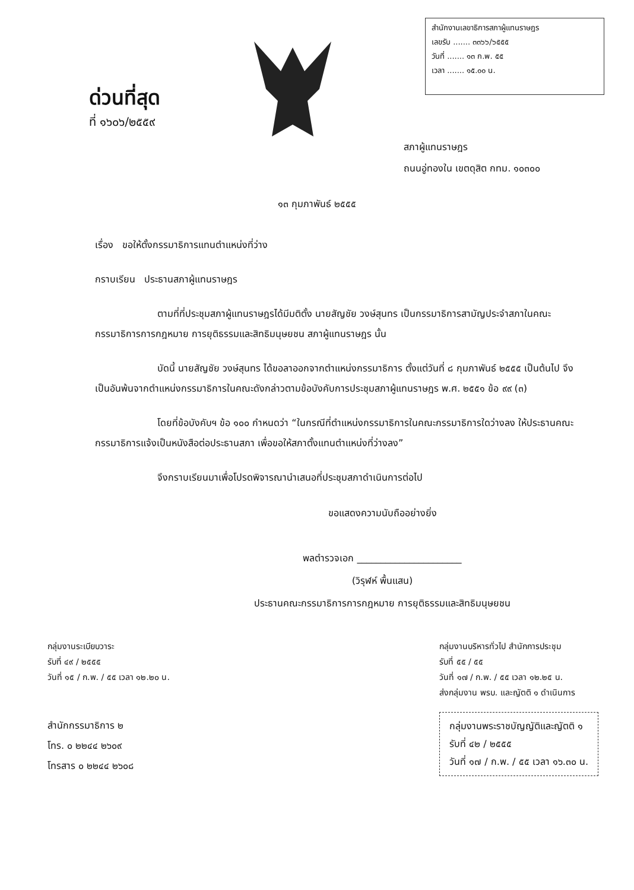ด่วนที่สุด
ที่ ๑๖๐๖/๒๕๕๙
สำนักงานเลขาธิการสภาผู้แทนราษฎร
เลขรับ ....... ๓๓๖๖/๖๕๕๕
วันที่ ....... ๑๓ ก.พ. ๕๕
เวลา ....... ๑๕.๐๐ น.
สภาผู้แทนราษฎร
ถนนอู่ทองใน เขตดุสิต กทม. ๑๐๓๐๐
๑๓ กุมภาพันธ์ ๒๕๕๕
เรื่อง ขอให้ตั้งกรรมาธิการแทนตำแหน่งที่ว่าง
กราบเรียน ประธานสภาผู้แทนราษฎร
ตามที่ที่ประชุมสภาผู้แทนราษฎรได้มีมติตั้ง นายสัญชัย วงษ์สุนทร เป็นกรรมาธิการสามัญประจำสภาในคณะกรรมาธิการการกฎหมาย การยุติธรรมและสิทธิมนุษยชน สภาผู้แทนราษฎร นั้น
บัดนี้ นายสัญชัย วงษ์สุนทร ได้ขอลาออกจากตำแหน่งกรรมาธิการ ตั้งแต่วันที่ ๘ กุมภาพันธ์ ๒๕๕๕ เป็นต้นไป จึงเป็นอันพ้นจากตำแหน่งกรรมาธิการในคณะดังกล่าวตามข้อบังคับการประชุมสภาผู้แทนราษฎร พ.ศ. ๒๕๕๑ ข้อ ๙๙ (๓)
โดยที่ข้อบังคับฯ ข้อ ๑๐๐ กำหนดว่า “ในกรณีที่ตำแหน่งกรรมาธิการในคณะกรรมาธิการใดว่างลง ให้ประธานคณะกรรมาธิการแจ้งเป็นหนังสือต่อประธานสภา เพื่อขอให้สภาตั้งแทนตำแหน่งที่ว่างลง”
จึงกราบเรียนมาเพื่อโปรดพิจารณานำเสนอที่ประชุมสภาดำเนินการต่อไป
ขอแสดงความนับถืออย่างยิ่ง
พลตำรวจเอก ______________________
(วิรุฬห์ พื้นแสน)
ประธานคณะกรรมาธิการการกฎหมาย การยุติธรรมและสิทธิมนุษยชน
กลุ่มงานระเบียบวาระ
รับที่ ๔๙ / ๒๕๕๕
วันที่ ๑๕ / ก.พ. / ๕๕ เวลา ๑๒.๒๐ น.
สำนักกรรมาธิการ ๒
โทร. ๐ ๒๒๔๔ ๒๖๐๙
โทรสาร ๐ ๒๒๔๔ ๒๖๐๘
กลุ่มงานบริหารทั่วไป สำนักการประชุม
รับที่ ๕๕ / ๕๕
วันที่ ๑๗ / ก.พ. / ๕๕ เวลา ๑๒.๒๕ น.
ส่งกลุ่มงาน พรบ. และญัตติ ๑ ดำเนินการ
กลุ่มงานพระราชบัญญัติและญัตติ ๑
รับที่ ๔๒ / ๒๕๕๕
วันที่ ๑๗ / ก.พ. / ๕๕ เวลา ๑๖.๓๐ น.